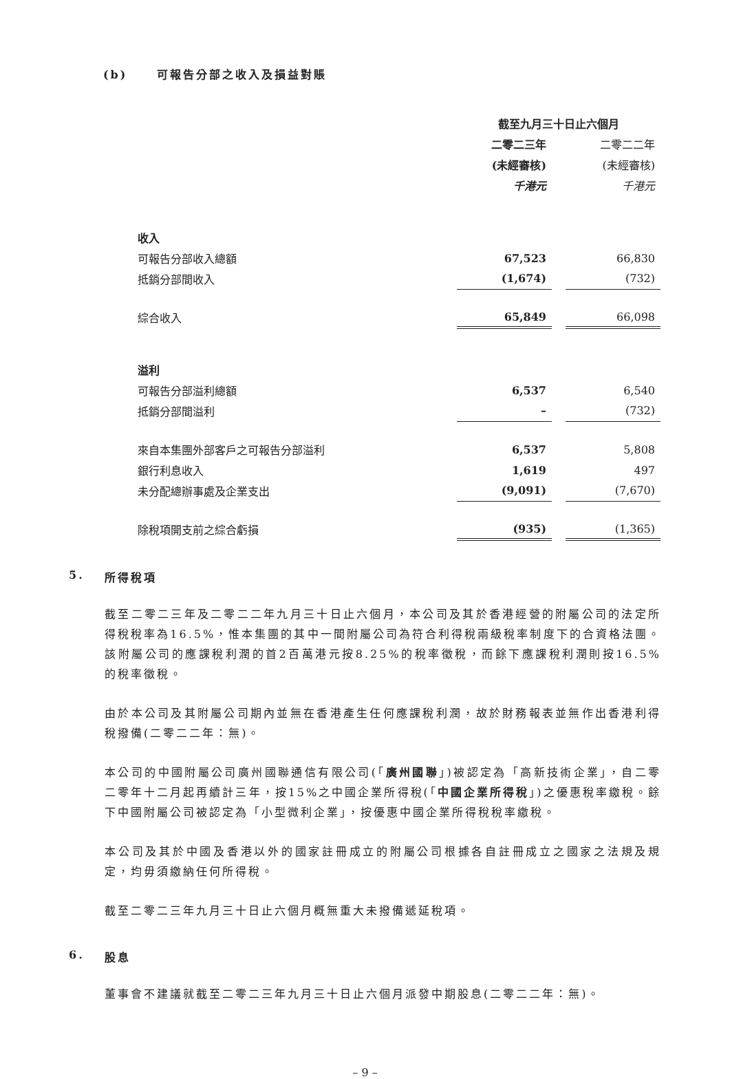(b) 可報告分部之收入及損益對賬
| | 截至九月三十日止六個月 | | |
| | 二零二三年 | | 二零二二年 |
| | (未經審核) | | (未經審核) |
| | 千港元 | | 千港元 |
| 收入 | | | |
| 可報告分部收入總額 | 67,523 | | 66,830 |
| 抵銷分部間收入 | (1,674) | | (732) |
| 綜合收入 | 65,849 | | 66,098 |
| 溢利 | | | |
| 可報告分部溢利總額 | 6,537 | | 6,540 |
| 抵銷分部間溢利 | – | | (732) |
| 來自本集團外部客戶之可報告分部溢利 | 6,537 | | 5,808 |
| 銀行利息收入 | 1,619 | | 497 |
| 未分配總辦事處及企業支出 | (9,091) | | (7,670) |
| 除稅項開支前之綜合虧損 | (935) | | (1,365) |
5. 所得稅項
截至二零二三年及二零二二年九月三十日止六個月，本公司及其於香港經營的附屬公司的法定所得稅稅率為16.5%，惟本集團的其中一間附屬公司為符合利得稅兩級稅率制度下的合資格法團。該附屬公司的應課稅利潤的首2百萬港元按8.25%的稅率徵稅，而餘下應課稅利潤則按16.5%的稅率徵稅。
由於本公司及其附屬公司期內並無在香港產生任何應課稅利潤，故於財務報表並無作出香港利得稅撥備(二零二二年：無)。
本公司的中國附屬公司廣州國聯通信有限公司(「廣州國聯」)被認定為「高新技術企業」，自二零二零年十二月起再續計三年，按15%之中國企業所得稅(「中國企業所得稅」)之優惠稅率繳稅。餘下中國附屬公司被認定為「小型微利企業」，按優惠中國企業所得稅稅率繳稅。
本公司及其於中國及香港以外的國家註冊成立的附屬公司根據各自註冊成立之國家之法規及規定，均毋須繳納任何所得稅。
截至二零二三年九月三十日止六個月概無重大未撥備遞延稅項。
6. 股息
董事會不建議就截至二零二三年九月三十日止六個月派發中期股息(二零二二年：無)。
– 9 –